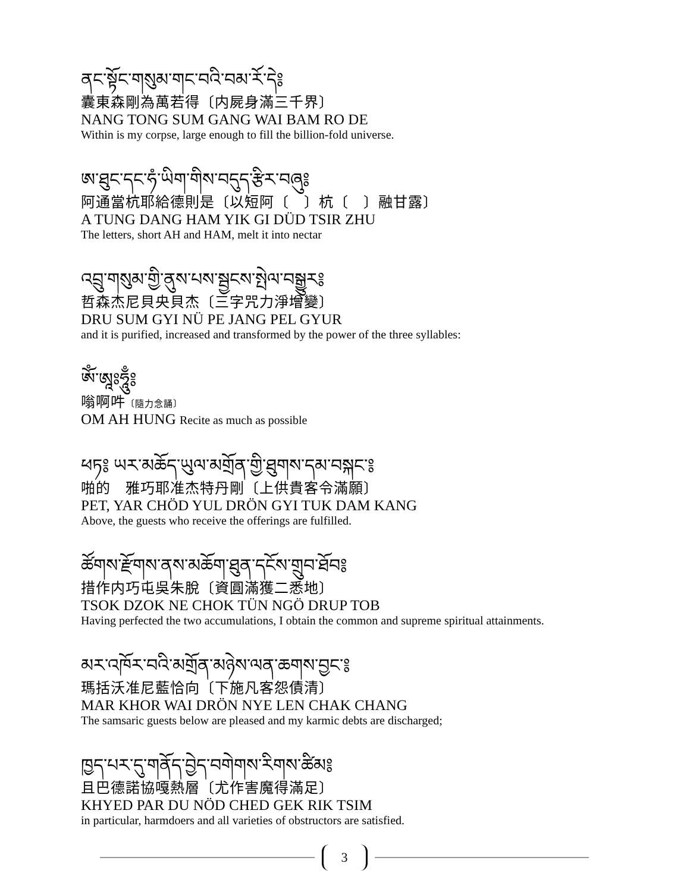ནང་སྟོང་གསུམ་གང་བའི་བམ་རོ་དེ༔
囊東森剛為萬若得〔内屍身滿三千界〕
NANG TONG SUM GANG WAI BAM RO DE
Within is my corpse, large enough to fill the billion-fold universe.
ཨ་ཐུང་དང་ཧཾ་ཡིག་གིས་བདུད་རྩིར་བཞུ༔
阿通當杭耶給德則是〔以短阿〔　〕杭〔　〕融甘露〕
A TUNG DANG HAM YIK GI DÜD TSIR ZHU
The letters, short AH and HAM, melt it into nectar
འབྲུ་གསུམ་གྱི་ནུས་པས་སྦྱངས་སྤེལ་བསྒྱུར༔
哲森杰尼貝央貝杰〔三字咒力淨增變〕
DRU SUM GYI NÜ PE JANG PEL GYUR
and it is purified, increased and transformed by the power of the three syllables:
ཨོཾ་ཨཱཿཧཱུྃ༔
嗡啊吽〔隨力念誦〕
OM AH HUNG Recite as much as possible
ཕཏ༔ ཡར་མཆོད་ཡུལ་མགྲོན་གྱི་ཐུགས་དམ་བསྐང་༔
啪的　雅巧耶准杰特丹剛〔上供貴客令滿願〕
PET, YAR CHÖD YUL DRÖN GYI TUK DAM KANG
Above, the guests who receive the offerings are fulfilled.
ཚོགས་རྫོགས་ནས་མཆོག་ཐུན་དངོས་གྲུབ་ཐོབ༔
措作内巧屯吳朱脫〔資圓滿獲二悉地〕
TSOK DZOK NE CHOK TÜN NGÖ DRUP TOB
Having perfected the two accumulations, I obtain the common and supreme spiritual attainments.
མར་འཁོར་བའི་མགྲོན་མཉེས་ལན་ཆགས་བྱང་༔
瑪括沃准尼藍恰向〔下施凡客怨債清〕
MAR KHOR WAI DRÖN NYE LEN CHAK CHANG
The samsaric guests below are pleased and my karmic debts are discharged;
ཁྱད་པར་དུ་གནོད་བྱེད་བགེགས་རིགས་ཚིམ༔
且巴德諾協嘎熱層〔尤作害魔得滿足〕
KHYED PAR DU NÖD CHED GEK RIK TSIM
in particular, harmdoers and all varieties of obstructors are satisfied.
3